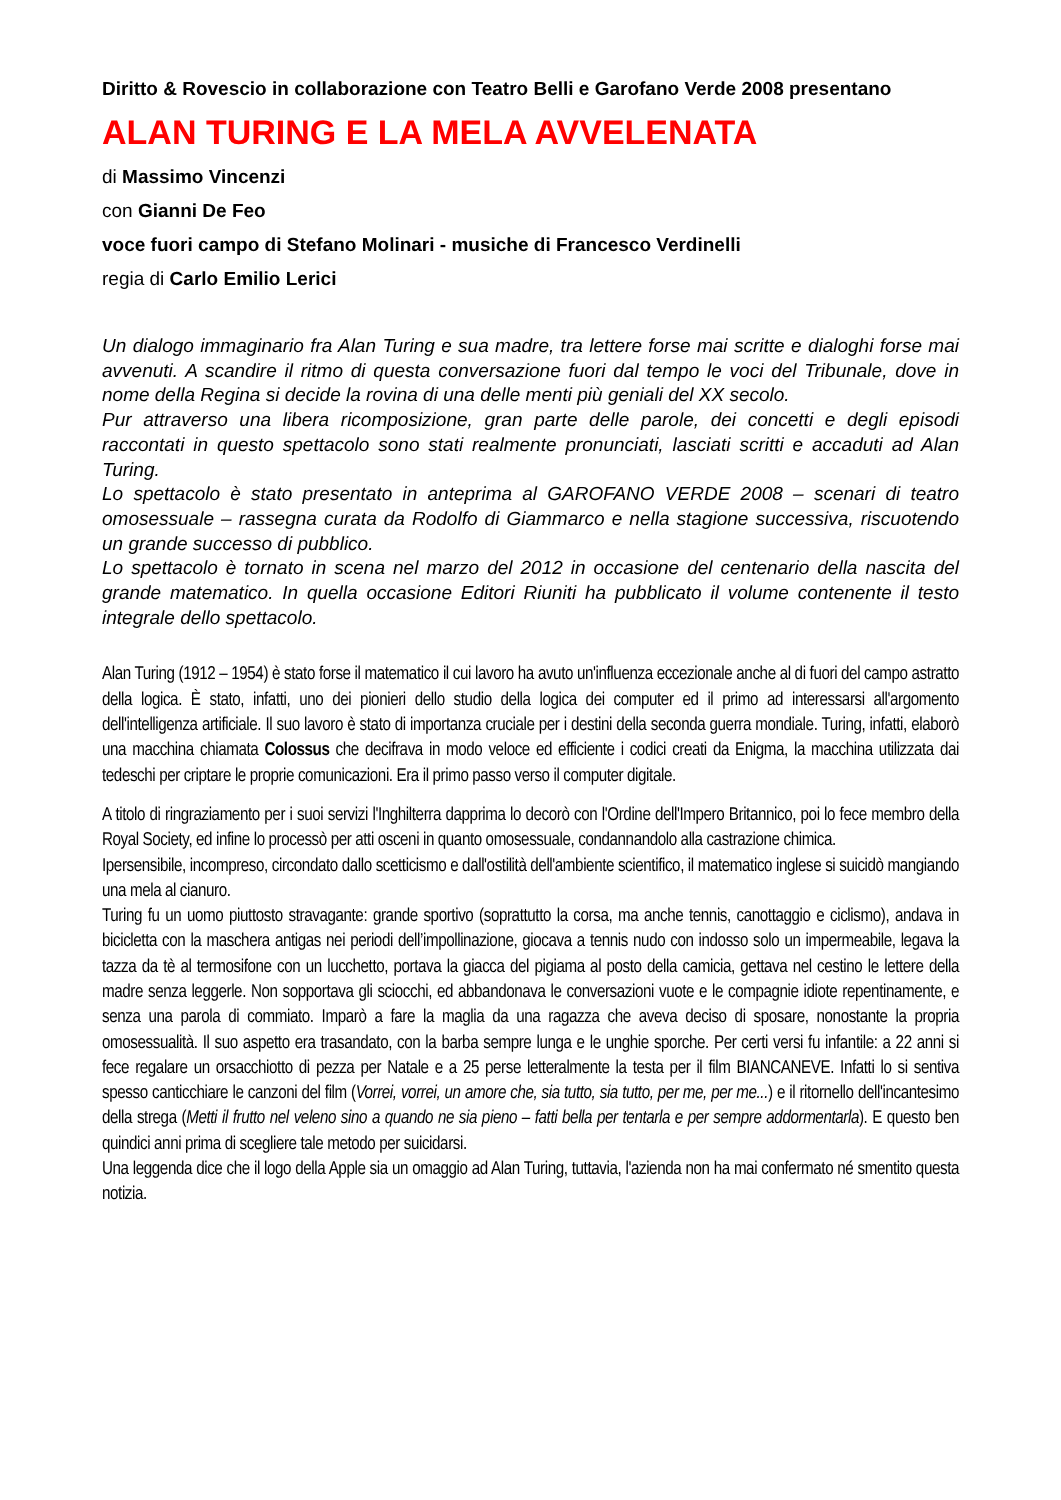Diritto & Rovescio in collaborazione con Teatro Belli e Garofano Verde 2008 presentano
ALAN TURING E LA MELA AVVELENATA
di Massimo Vincenzi
con Gianni De Feo
voce fuori campo di Stefano Molinari - musiche di Francesco Verdinelli
regia di Carlo Emilio Lerici
Un dialogo immaginario fra Alan Turing e sua madre, tra lettere forse mai scritte e dialoghi forse mai avvenuti. A scandire il ritmo di questa conversazione fuori dal tempo le voci del Tribunale, dove in nome della Regina si decide la rovina di una delle menti più geniali del XX secolo.
Pur attraverso una libera ricomposizione, gran parte delle parole, dei concetti e degli episodi raccontati in questo spettacolo sono stati realmente pronunciati, lasciati scritti e accaduti ad Alan Turing.
Lo spettacolo è stato presentato in anteprima al GAROFANO VERDE 2008 – scenari di teatro omosessuale – rassegna curata da Rodolfo di Giammarco e nella stagione successiva, riscuotendo un grande successo di pubblico.
Lo spettacolo è tornato in scena nel marzo del 2012 in occasione del centenario della nascita del grande matematico. In quella occasione Editori Riuniti ha pubblicato il volume contenente il testo integrale dello spettacolo.
Alan Turing (1912 – 1954) è stato forse il matematico il cui lavoro ha avuto un'influenza eccezionale anche al di fuori del campo astratto della logica. È stato, infatti, uno dei pionieri dello studio della logica dei computer ed il primo ad interessarsi all'argomento dell'intelligenza artificiale. Il suo lavoro è stato di importanza cruciale per i destini della seconda guerra mondiale. Turing, infatti, elaborò una macchina chiamata Colossus che decifrava in modo veloce ed efficiente i codici creati da Enigma, la macchina utilizzata dai tedeschi per criptare le proprie comunicazioni. Era il primo passo verso il computer digitale.
A titolo di ringraziamento per i suoi servizi l'Inghilterra dapprima lo decorò con l'Ordine dell'Impero Britannico, poi lo fece membro della Royal Society, ed infine lo processò per atti osceni in quanto omosessuale, condannandolo alla castrazione chimica.
Ipersensibile, incompreso, circondato dallo scetticismo e dall'ostilità dell'ambiente scientifico, il matematico inglese si suicidò mangiando una mela al cianuro.
Turing fu un uomo piuttosto stravagante: grande sportivo (soprattutto la corsa, ma anche tennis, canottaggio e ciclismo), andava in bicicletta con la maschera antigas nei periodi dell’impollinazione, giocava a tennis nudo con indosso solo un impermeabile, legava la tazza da tè al termosifone con un lucchetto, portava la giacca del pigiama al posto della camicia, gettava nel cestino le lettere della madre senza leggerle. Non sopportava gli sciocchi, ed abbandonava le conversazioni vuote e le compagnie idiote repentinamente, e senza una parola di commiato. Imparò a fare la maglia da una ragazza che aveva deciso di sposare, nonostante la propria omosessualità. Il suo aspetto era trasandato, con la barba sempre lunga e le unghie sporche. Per certi versi fu infantile: a 22 anni si fece regalare un orsacchiotto di pezza per Natale e a 25 perse letteralmente la testa per il film BIANCANEVE. Infatti lo si sentiva spesso canticchiare le canzoni del film (Vorrei, vorrei, un amore che, sia tutto, sia tutto, per me, per me...) e il ritornello dell'incantesimo della strega (Metti il frutto nel veleno sino a quando ne sia pieno – fatti bella per tentarla e per sempre addormentarla). E questo ben quindici anni prima di scegliere tale metodo per suicidarsi.
Una leggenda dice che il logo della Apple sia un omaggio ad Alan Turing, tuttavia, l'azienda non ha mai confermato né smentito questa notizia.